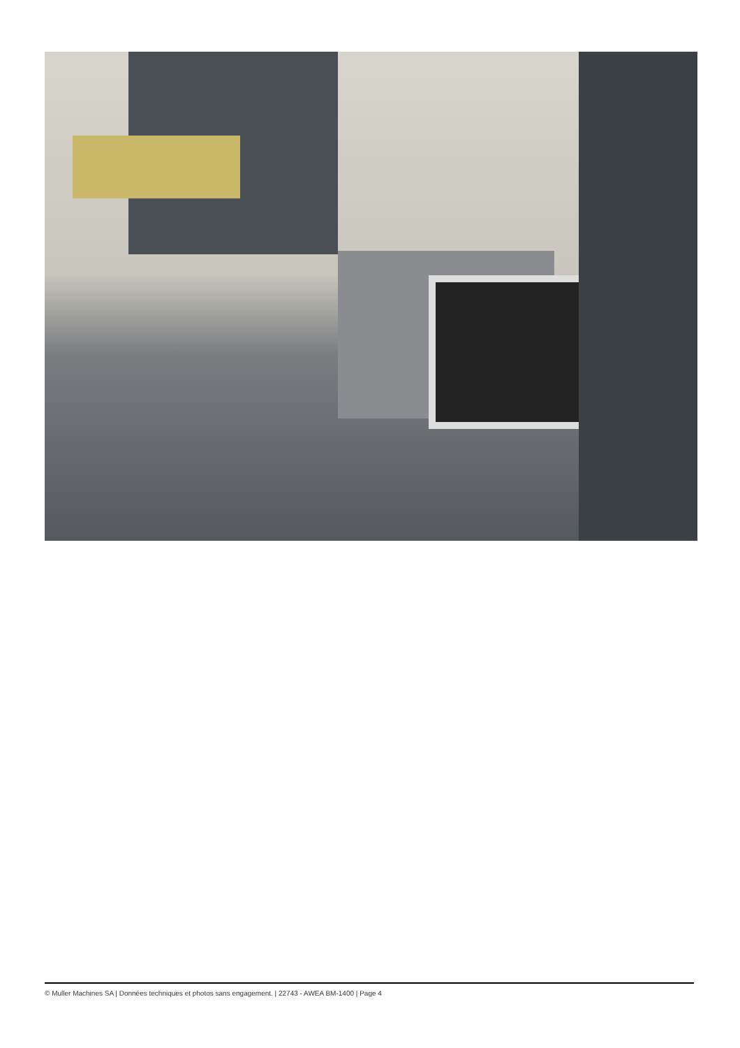© Muller Machines SA | Données techniques et photos sans engagement. | 22743 - AWEA BM-1400 | Page 4